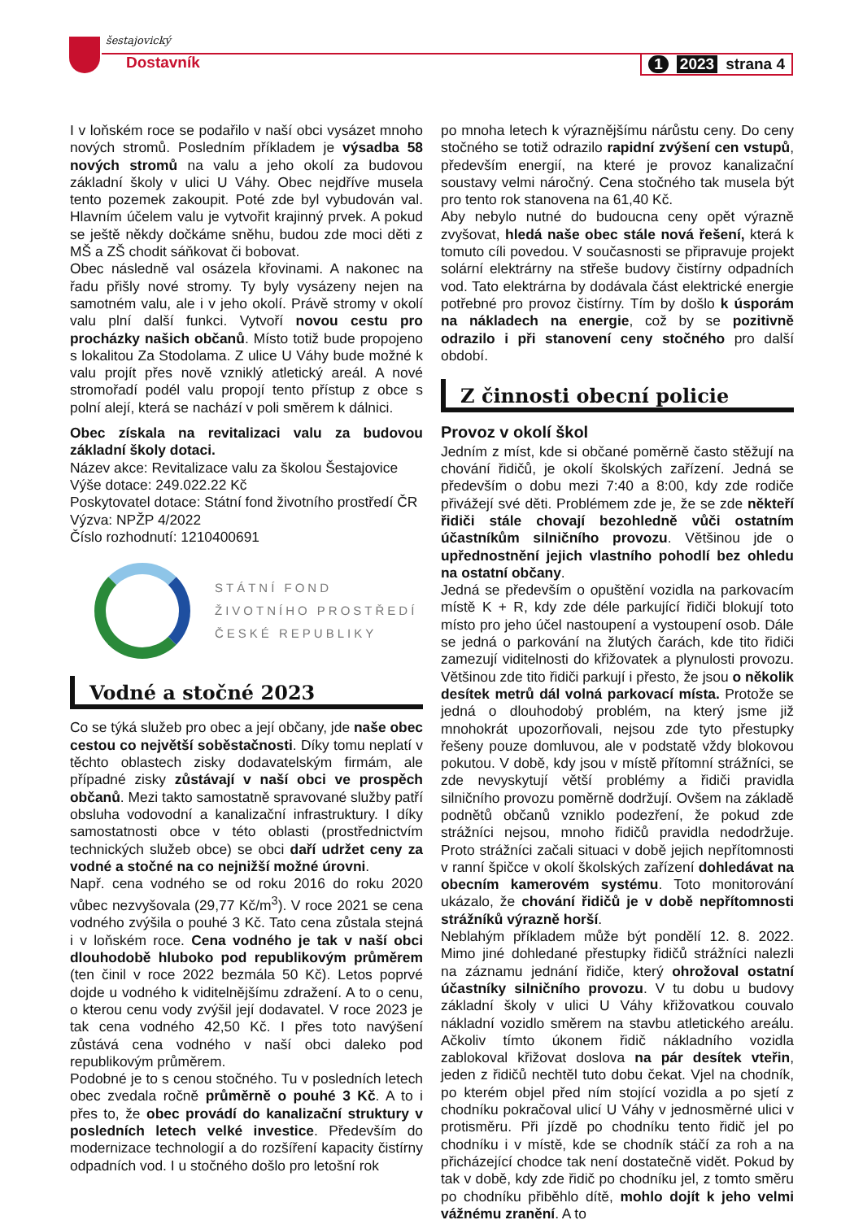šestajovický
Dostavník 1 2023 strana 4
I v loňském roce se podařilo v naší obci vysázet mnoho nových stromů. Posledním příkladem je výsadba 58 nových stromů na valu a jeho okolí za budovou základní školy v ulici U Váhy. Obec nejdříve musela tento pozemek zakoupit. Poté zde byl vybudován val. Hlavním účelem valu je vytvořit krajinný prvek. A pokud se ještě někdy dočkáme sněhu, budou zde moci děti z MŠ a ZŠ chodit sáňkovat či bobovat.
Obec následně val osázela křovinami. A nakonec na řadu přišly nové stromy. Ty byly vysázeny nejen na samotném valu, ale i v jeho okolí. Právě stromy v okolí valu plní další funkci. Vytvoří novou cestu pro procházky našich občanů. Místo totiž bude propojeno s lokalitou Za Stodolama. Z ulice U Váhy bude možné k valu projít přes nově vzniklý atletický areál. A nové stromořadí podél valu propojí tento přístup z obce s polní alejí, která se nachází v poli směrem k dálnici.
Obec získala na revitalizaci valu za budovou základní školy dotaci.
Název akce: Revitalizace valu za školou Šestajovice
Výše dotace: 249.022.22 Kč
Poskytovatel dotace: Státní fond životního prostředí ČR
Výzva: NPŽP 4/2022
Číslo rozhodnutí: 1210400691
STÁTNÍ FOND
ŽIVOTNÍHO PROSTŘEDÍ
ČESKÉ REPUBLIKY
Vodné a stočné 2023
Co se týká služeb pro obec a její občany, jde naše obec cestou co největší soběstačnosti. Díky tomu neplatí v těchto oblastech zisky dodavatelským firmám, ale případné zisky zůstávají v naší obci ve prospěch občanů. Mezi takto samostatně spravované služby patří obsluha vodovodní a kanalizační infrastruktury. I díky samostatnosti obce v této oblasti (prostřednictvím technických služeb obce) se obci daří udržet ceny za vodné a stočné na co nejnižší možné úrovni.
Např. cena vodného se od roku 2016 do roku 2020 vůbec nezvyšovala (29,77 Kč/m<sup>3</sup>). V roce 2021 se cena vodného zvýšila o pouhé 3 Kč. Tato cena zůstala stejná i v loňském roce. Cena vodného je tak v naší obci dlouhodobě hluboko pod republikovým průměrem (ten činil v roce 2022 bezmála 50 Kč). Letos poprvé dojde u vodného k viditelnějšímu zdražení. A to o cenu, o kterou cenu vody zvýšil její dodavatel. V roce 2023 je tak cena vodného 42,50 Kč. I přes toto navýšení zůstává cena vodného v naší obci daleko pod republikovým průměrem.
Podobné je to s cenou stočného. Tu v posledních letech obec zvedala ročně průměrně o pouhé 3 Kč. A to i přes to, že obec provádí do kanalizační struktury v posledních letech velké investice. Především do modernizace technologií a do rozšíření kapacity čistírny odpadních vod. I u stočného došlo pro letošní rok
po mnoha letech k výraznějšímu nárůstu ceny. Do ceny stočného se totiž odrazilo rapidní zvýšení cen vstupů, především energií, na které je provoz kanalizační soustavy velmi náročný. Cena stočného tak musela být pro tento rok stanovena na 61,40 Kč.
Aby nebylo nutné do budoucna ceny opět výrazně zvyšovat, hledá naše obec stále nová řešení, která k tomuto cíli povedou. V současnosti se připravuje projekt solární elektrárny na střeše budovy čistírny odpadních vod. Tato elektrárna by dodávala část elektrické energie potřebné pro provoz čistírny. Tím by došlo k úsporám na nákladech na energie, což by se pozitivně odrazilo i při stanovení ceny stočného pro další období.
Z činnosti obecní policie
Provoz v okolí škol
Jedním z míst, kde si občané poměrně často stěžují na chování řidičů, je okolí školských zařízení. Jedná se především o dobu mezi 7:40 a 8:00, kdy zde rodiče přivážejí své děti. Problémem zde je, že se zde někteří řidiči stále chovají bezohledně vůči ostatním účastníkům silničního provozu. Většinou jde o upřednostnění jejich vlastního pohodlí bez ohledu na ostatní občany.
Jedná se především o opuštění vozidla na parkovacím místě K + R, kdy zde déle parkující řidiči blokují toto místo pro jeho účel nastoupení a vystoupení osob. Dále se jedná o parkování na žlutých čarách, kde tito řidiči zamezují viditelnosti do křižovatek a plynulosti provozu. Většinou zde tito řidiči parkují i přesto, že jsou o několik desítek metrů dál volná parkovací místa. Protože se jedná o dlouhodobý problém, na který jsme již mnohokrát upozorňovali, nejsou zde tyto přestupky řešeny pouze domluvou, ale v podstatě vždy blokovou pokutou. V době, kdy jsou v místě přítomní strážníci, se zde nevyskytují větší problémy a řidiči pravidla silničního provozu poměrně dodržují. Ovšem na základě podnětů občanů vzniklo podezření, že pokud zde strážníci nejsou, mnoho řidičů pravidla nedodržuje. Proto strážníci začali situaci v době jejich nepřítomnosti v ranní špičce v okolí školských zařízení dohledávat na obecním kamerovém systému. Toto monitorování ukázalo, že chování řidičů je v době nepřítomnosti strážníků výrazně horší.
Neblahým příkladem může být pondělí 12. 8. 2022. Mimo jiné dohledané přestupky řidičů strážníci nalezli na záznamu jednání řidiče, který ohrožoval ostatní účastníky silničního provozu. V tu dobu u budovy základní školy v ulici U Váhy křižovatkou couvalo nákladní vozidlo směrem na stavbu atletického areálu. Ačkoliv tímto úkonem řidič nákladního vozidla zablokoval křižovat doslova na pár desítek vteřin, jeden z řidičů nechtěl tuto dobu čekat. Vjel na chodník, po kterém objel před ním stojící vozidla a po sjetí z chodníku pokračoval ulicí U Váhy v jednosměrné ulici v protisměru. Při jízdě po chodníku tento řidič jel po chodníku i v místě, kde se chodník stáčí za roh a na přicházející chodce tak není dostatečně vidět. Pokud by tak v době, kdy zde řidič po chodníku jel, z tomto směru po chodníku přiběhlo dítě, mohlo dojít k jeho velmi vážnému zranění. A to